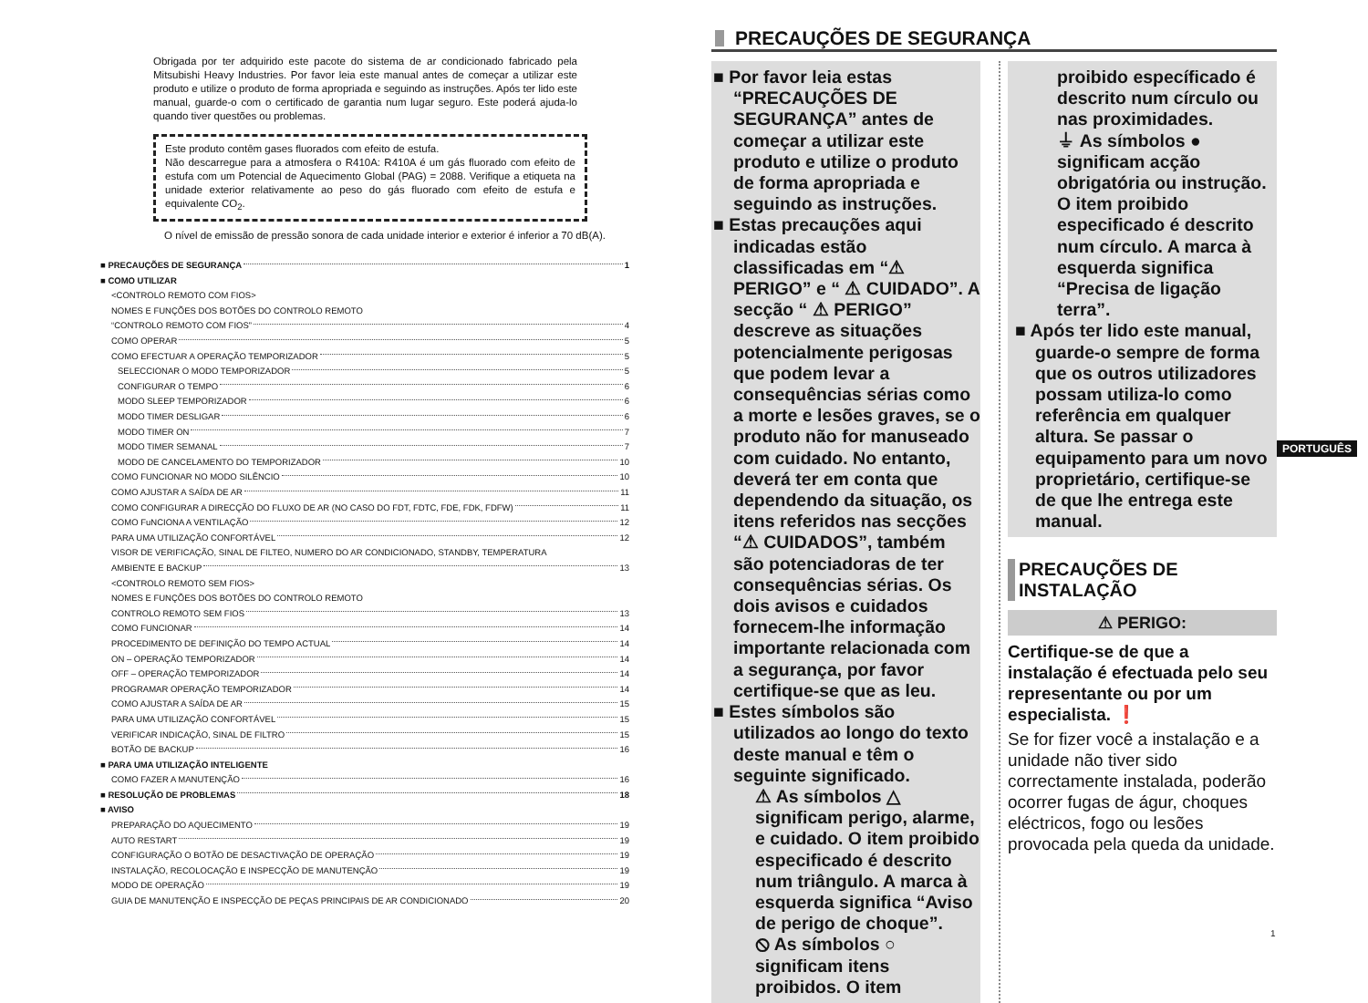Obrigada por ter adquirido este pacote do sistema de ar condicionado fabricado pela Mitsubishi Heavy Industries. Por favor leia este manual antes de começar a utilizar este produto e utilize o produto de forma apropriada e seguindo as instruções. Após ter lido este manual, guarde-o com o certificado de garantia num lugar seguro. Este poderá ajuda-lo quando tiver questões ou problemas.
Este produto contêm gases fluorados com efeito de estufa.
Não descarregue para a atmosfera o R410A: R410A é um gás fluorado com efeito de estufa com um Potencial de Aquecimento Global (PAG) = 2088. Verifique a etiqueta na unidade exterior relativamente ao peso do gás fluorado com efeito de estufa e equivalente CO<sub>2</sub>.
O nível de emissão de pressão sonora de cada unidade interior e exterior é inferior a 70 dB(A).
■ PRECAUÇÕES DE SEGURANÇA 1
■ COMO UTILIZAR
<CONTROLO REMOTO COM FIOS>
NOMES E FUNÇÕES DOS BOTÕES DO CONTROLO REMOTO
“CONTROLO REMOTO COM FIOS” 4
COMO OPERAR 5
COMO EFECTUAR A OPERAÇÃO TEMPORIZADOR 5
SELECCIONAR O MODO TEMPORIZADOR 5
CONFIGURAR O TEMPO 6
MODO SLEEP TEMPORIZADOR 6
MODO TIMER DESLIGAR 6
MODO TIMER ON 7
MODO TIMER SEMANAL 7
MODO DE CANCELAMENTO DO TEMPORIZADOR 10
COMO FUNCIONAR NO MODO SILÊNCIO 10
COMO AJUSTAR A SAÍDA DE AR 11
COMO CONFIGURAR A DIRECÇÃO DO FLUXO DE AR (NO CASO DO FDT, FDTC, FDE, FDK, FDFW) 11
COMO FuNCIONA A VENTILAÇÃO 12
PARA UMA UTILIZAÇÃO CONFORTÁVEL 12
VISOR DE VERIFICAÇÃO, SINAL DE FILTEO, NUMERO DO AR CONDICIONADO, STANDBY, TEMPERATURA
AMBIENTE E BACKUP 13
<CONTROLO REMOTO SEM FIOS>
NOMES E FUNÇÕES DOS BOTÕES DO CONTROLO REMOTO
CONTROLO REMOTO SEM FIOS 13
COMO FUNCIONAR 14
PROCEDIMENTO DE DEFINIÇÃO DO TEMPO ACTUAL 14
ON – OPERAÇÃO TEMPORIZADOR 14
OFF – OPERAÇÃO TEMPORIZADOR 14
PROGRAMAR OPERAÇÃO TEMPORIZADOR 14
COMO AJUSTAR A SAÍDA DE AR 15
PARA UMA UTILIZAÇÃO CONFORTÁVEL 15
VERIFICAR INDICAÇÃO, SINAL DE FILTRO 15
BOTÃO DE BACKUP 16
■ PARA UMA UTILIZAÇÃO INTELIGENTE
COMO FAZER A MANUTENÇÃO 16
■ RESOLUÇÃO DE PROBLEMAS 18
■ AVISO
PREPARAÇÃO DO AQUECIMENTO 19
AUTO RESTART 19
CONFIGURAÇÃO O BOTÃO DE DESACTIVAÇÃO DE OPERAÇÃO 19
INSTALAÇÃO, RECOLOCAÇÃO E INSPECÇÃO DE MANUTENÇÃO 19
MODO DE OPERAÇÃO 19
GUIA DE MANUTENÇÃO E INSPECÇÃO DE PEÇAS PRINCIPAIS DE AR CONDICIONADO 20
PRECAUÇÕES DE SEGURANÇA
■ Por favor leia estas “PRECAUÇÕES DE SEGURANÇA” antes de começar a utilizar este produto e utilize o produto de forma apropriada e seguindo as instruções.
■ Estas precauções aqui indicadas estão classificadas em “⚠ PERIGO” e “ ⚠ CUIDADO”. A secção “ ⚠ PERIGO” descreve as situações potencialmente perigosas que podem levar a consequências sérias como a morte e lesões graves, se o produto não for manuseado com cuidado. No entanto, deverá ter em conta que dependendo da situação, os itens referidos nas secções “⚠ CUIDADOS”, também são potenciadoras de ter consequências sérias. Os dois avisos e cuidados fornecem-lhe informação importante relacionada com a segurança, por favor certifique-se que as leu.
■ Estes símbolos são utilizados ao longo do texto deste manual e têm o seguinte significado.
⚠ As símbolos △ significam perigo, alarme, e cuidado. O item proibido especificado é descrito num triângulo. A marca à esquerda significa “Aviso de perigo de choque”.
⦸ As símbolos ○ significam itens proibidos. O item
proibido específicado é descrito num círculo ou nas proximidades.
⏚ As símbolos ● significam acção obrigatória ou instrução. O item proibido especificado é descrito num círculo. A marca à esquerda significa “Precisa de ligação terra”.
■ Após ter lido este manual, guarde-o sempre de forma que os outros utilizadores possam utiliza-lo como referência em qualquer altura. Se passar o equipamento para um novo proprietário, certifique-se de que lhe entrega este manual.
PRECAUÇÕES DE INSTALAÇÃO
⚠ PERIGO:
Certifique-se de que a instalação é efectuada pelo seu representante ou por um especialista. ❗
Se for fizer você a instalação e a unidade não tiver sido correctamente instalada, poderão ocorrer fugas de águr, choques eléctricos, fogo ou lesões provocada pela queda da unidade.
PORTUGUÊS
1